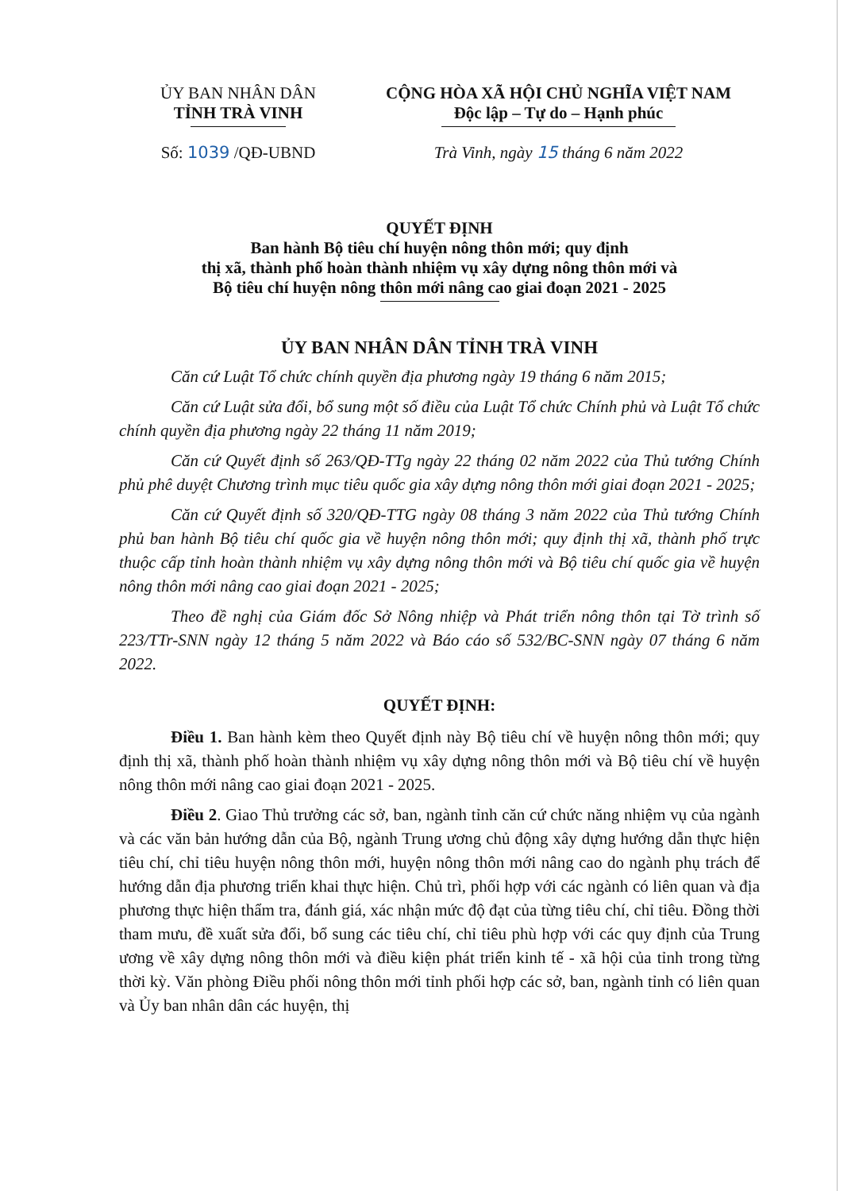ỦY BAN NHÂN DÂN
TỈNH TRÀ VINH
Số: 1039 /QĐ-UBND
CỘNG HÒA XÃ HỘI CHỦ NGHĨA VIỆT NAM
Độc lập – Tự do – Hạnh phúc
Trà Vinh, ngày 15 tháng 6 năm 2022
QUYẾT ĐỊNH
Ban hành Bộ tiêu chí huyện nông thôn mới; quy định
thị xã, thành phố hoàn thành nhiệm vụ xây dựng nông thôn mới và
Bộ tiêu chí huyện nông thôn mới nâng cao giai đoạn 2021 - 2025
ỦY BAN NHÂN DÂN TỈNH TRÀ VINH
Căn cứ Luật Tổ chức chính quyền địa phương ngày 19 tháng 6 năm 2015;
Căn cứ Luật sửa đổi, bổ sung một số điều của Luật Tổ chức Chính phủ và Luật Tổ chức chính quyền địa phương ngày 22 tháng 11 năm 2019;
Căn cứ Quyết định số 263/QĐ-TTg ngày 22 tháng 02 năm 2022 của Thủ tướng Chính phủ phê duyệt Chương trình mục tiêu quốc gia xây dựng nông thôn mới giai đoạn 2021 - 2025;
Căn cứ Quyết định số 320/QĐ-TTG ngày 08 tháng 3 năm 2022 của Thủ tướng Chính phủ ban hành Bộ tiêu chí quốc gia về huyện nông thôn mới; quy định thị xã, thành phố trực thuộc cấp tỉnh hoàn thành nhiệm vụ xây dựng nông thôn mới và Bộ tiêu chí quốc gia về huyện nông thôn mới nâng cao giai đoạn 2021 - 2025;
Theo đề nghị của Giám đốc Sở Nông nhiệp và Phát triển nông thôn tại Tờ trình số 223/TTr-SNN ngày 12 tháng 5 năm 2022 và Báo cáo số 532/BC-SNN ngày 07 tháng 6 năm 2022.
QUYẾT ĐỊNH:
Điều 1. Ban hành kèm theo Quyết định này Bộ tiêu chí về huyện nông thôn mới; quy định thị xã, thành phố hoàn thành nhiệm vụ xây dựng nông thôn mới và Bộ tiêu chí về huyện nông thôn mới nâng cao giai đoạn 2021 - 2025.
Điều 2. Giao Thủ trưởng các sở, ban, ngành tỉnh căn cứ chức năng nhiệm vụ của ngành và các văn bản hướng dẫn của Bộ, ngành Trung ương chủ động xây dựng hướng dẫn thực hiện tiêu chí, chỉ tiêu huyện nông thôn mới, huyện nông thôn mới nâng cao do ngành phụ trách để hướng dẫn địa phương triển khai thực hiện. Chủ trì, phối hợp với các ngành có liên quan và địa phương thực hiện thẩm tra, đánh giá, xác nhận mức độ đạt của từng tiêu chí, chỉ tiêu. Đồng thời tham mưu, đề xuất sửa đổi, bổ sung các tiêu chí, chỉ tiêu phù hợp với các quy định của Trung ương về xây dựng nông thôn mới và điều kiện phát triển kinh tế - xã hội của tỉnh trong từng thời kỳ. Văn phòng Điều phối nông thôn mới tỉnh phối hợp các sở, ban, ngành tỉnh có liên quan và Ủy ban nhân dân các huyện, thị